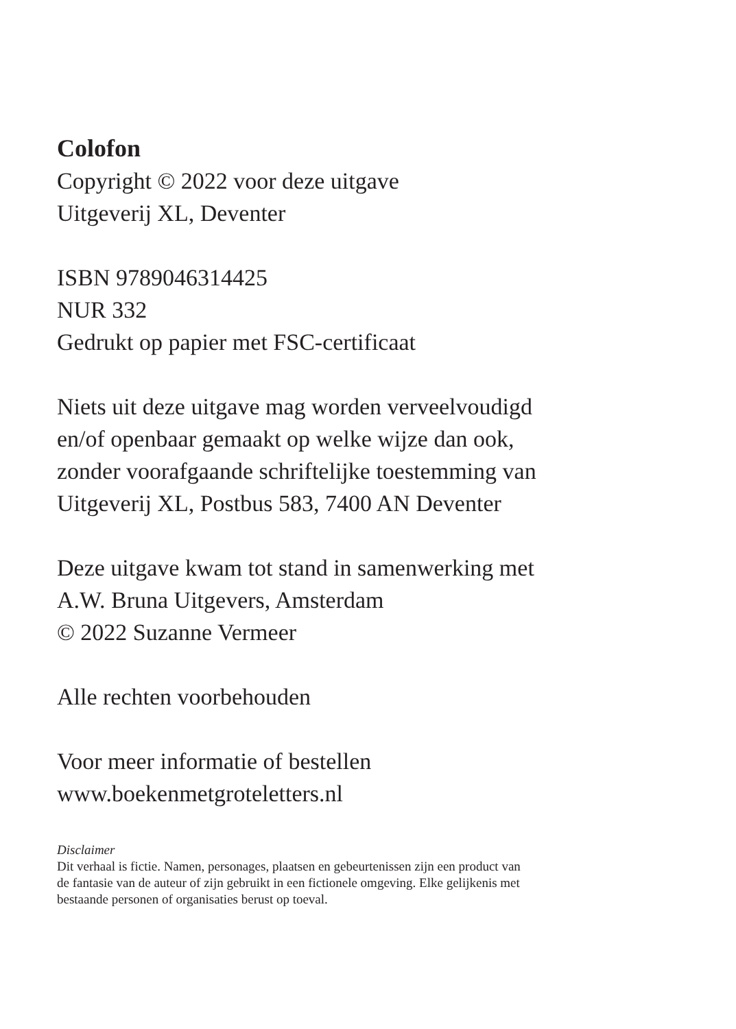Colofon
Copyright © 2022 voor deze uitgave
Uitgeverij XL, Deventer
ISBN 9789046314425
NUR 332
Gedrukt op papier met FSC-certificaat
Niets uit deze uitgave mag worden verveelvoudigd
en/of openbaar gemaakt op welke wijze dan ook,
zonder voorafgaande schriftelijke toestemming van
Uitgeverij XL, Postbus 583, 7400 AN Deventer
Deze uitgave kwam tot stand in samenwerking met
A.W. Bruna Uitgevers, Amsterdam
© 2022 Suzanne Vermeer
Alle rechten voorbehouden
Voor meer informatie of bestellen
www.boekenmetgroteletters.nl
Disclaimer
Dit verhaal is fictie. Namen, personages, plaatsen en gebeurtenissen zijn een product van
de fantasie van de auteur of zijn gebruikt in een fictionele omgeving. Elke gelijkenis met
bestaande personen of organisaties berust op toeval.